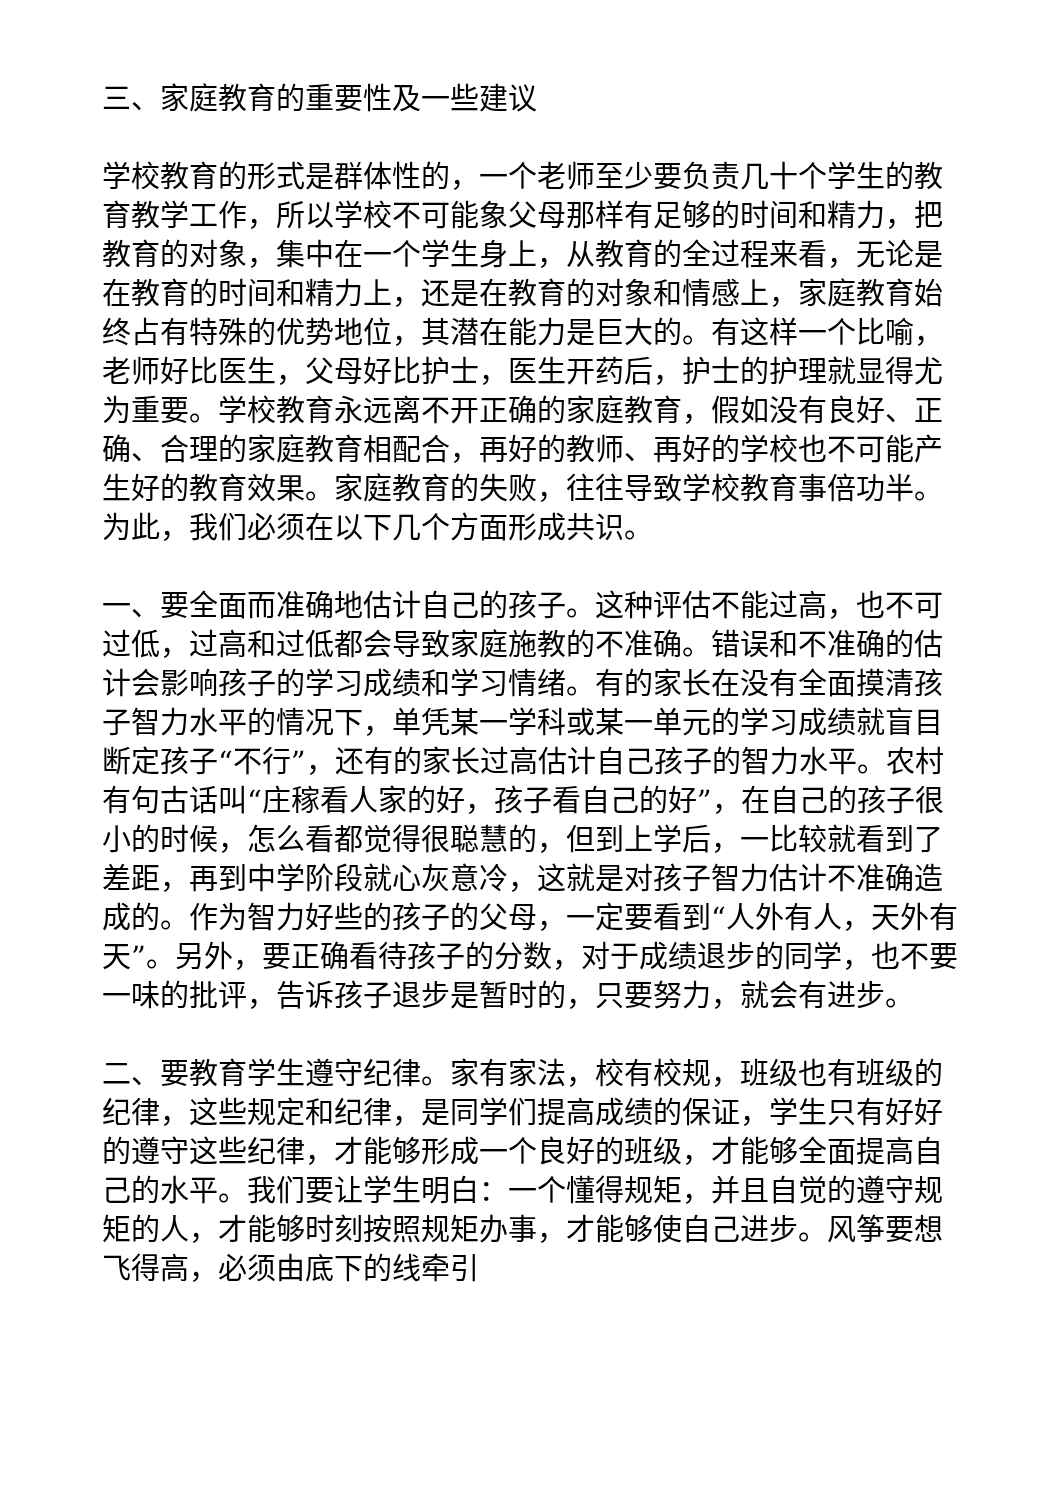三、家庭教育的重要性及一些建议
学校教育的形式是群体性的，一个老师至少要负责几十个学生的教育教学工作，所以学校不可能象父母那样有足够的时间和精力，把教育的对象，集中在一个学生身上，从教育的全过程来看，无论是在教育的时间和精力上，还是在教育的对象和情感上，家庭教育始终占有特殊的优势地位，其潜在能力是巨大的。有这样一个比喻，老师好比医生，父母好比护士，医生开药后，护士的护理就显得尤为重要。学校教育永远离不开正确的家庭教育，假如没有良好、正确、合理的家庭教育相配合，再好的教师、再好的学校也不可能产生好的教育效果。家庭教育的失败，往往导致学校教育事倍功半。为此，我们必须在以下几个方面形成共识。
一、要全面而准确地估计自己的孩子。这种评估不能过高，也不可过低，过高和过低都会导致家庭施教的不准确。错误和不准确的估计会影响孩子的学习成绩和学习情绪。有的家长在没有全面摸清孩子智力水平的情况下，单凭某一学科或某一单元的学习成绩就盲目断定孩子“不行”，还有的家长过高估计自己孩子的智力水平。农村有句古话叫“庄稼看人家的好，孩子看自己的好”，在自己的孩子很小的时候，怎么看都觉得很聪慧的，但到上学后，一比较就看到了差距，再到中学阶段就心灰意冷，这就是对孩子智力估计不准确造成的。作为智力好些的孩子的父母，一定要看到“人外有人，天外有天”。另外，要正确看待孩子的分数，对于成绩退步的同学，也不要一味的批评，告诉孩子退步是暂时的，只要努力，就会有进步。
二、要教育学生遵守纪律。家有家法，校有校规，班级也有班级的纪律，这些规定和纪律，是同学们提高成绩的保证，学生只有好好的遵守这些纪律，才能够形成一个良好的班级，才能够全面提高自己的水平。我们要让学生明白：一个懂得规矩，并且自觉的遵守规矩的人，才能够时刻按照规矩办事，才能够使自己进步。风筝要想飞得高，必须由底下的线牵引